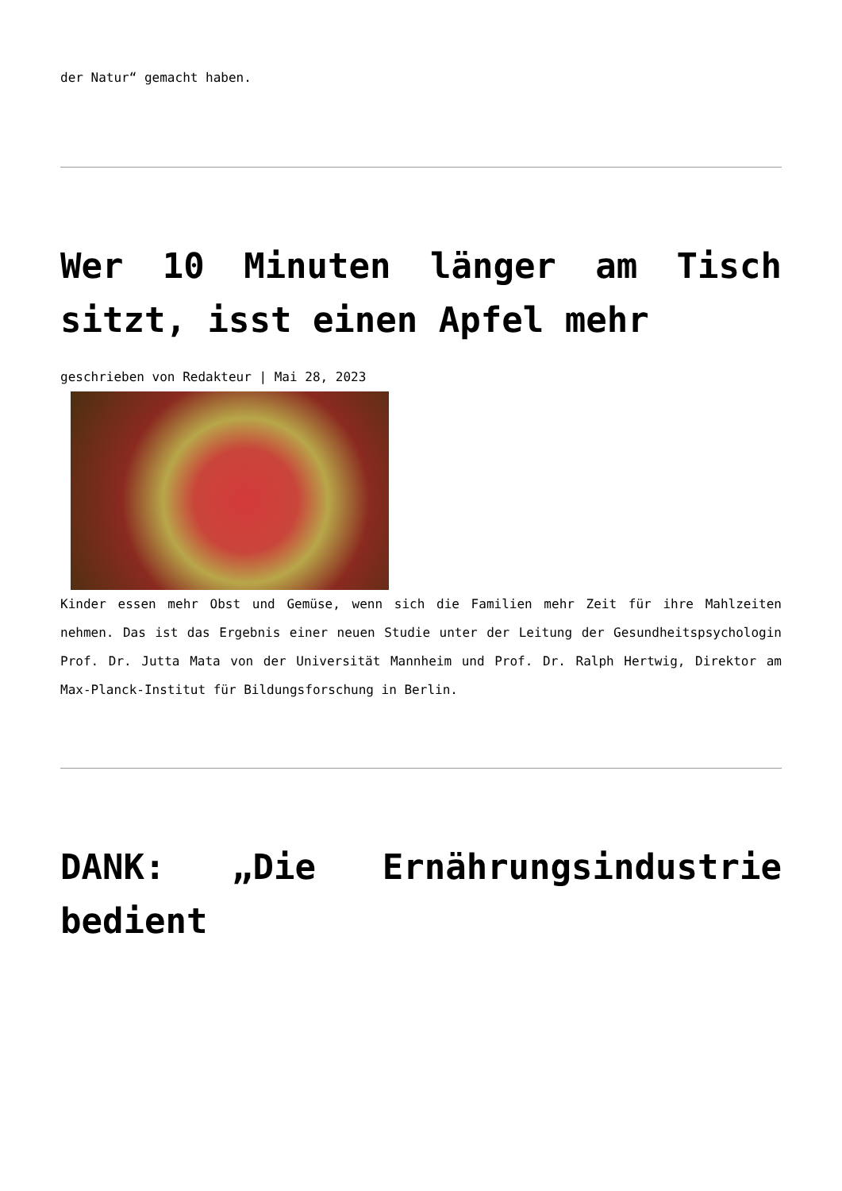der Natur“ gemacht haben.
Wer 10 Minuten länger am Tisch sitzt, isst einen Apfel mehr
geschrieben von Redakteur | Mai 28, 2023
Kinder essen mehr Obst und Gemüse, wenn sich die Familien mehr Zeit für ihre Mahlzeiten nehmen. Das ist das Ergebnis einer neuen Studie unter der Leitung der Gesundheitspsychologin Prof. Dr. Jutta Mata von der Universität Mannheim und Prof. Dr. Ralph Hertwig, Direktor am Max-Planck-Institut für Bildungsforschung in Berlin.
DANK: „Die Ernährungsindustrie bedient